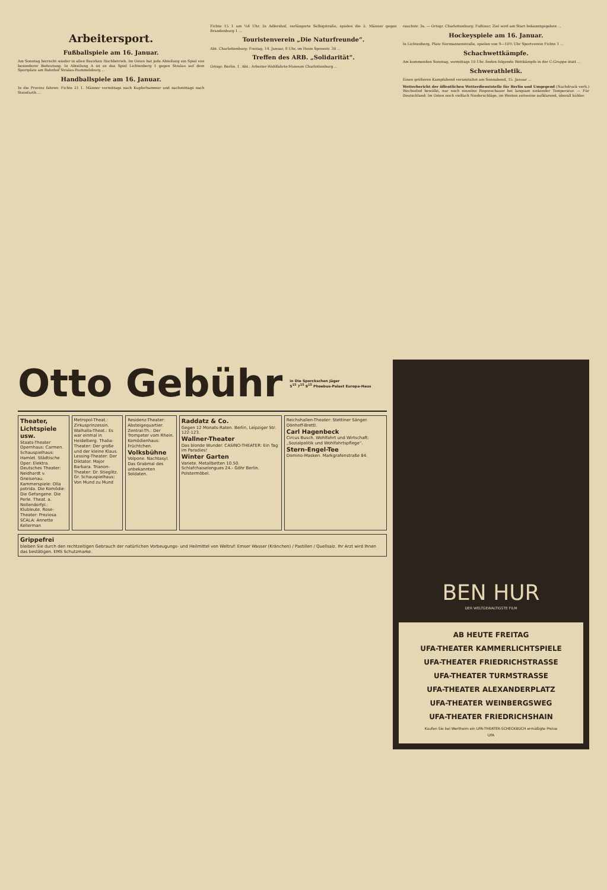Arbeitersport.
Fußballspiele am 16. Januar.
Am Sonntag herrscht wieder in allen Bezirken Hochbetrieb. Im Osten hat jede Abteilung ein Spiel von besonderer Bedeutung. In Abteilung A ist es das Spiel Lichtenberg 1 gegen Stralau auf dem Sportplatz am Bahnhof Stralau-Rummelsburg ...
Handballspiele am 16. Januar.
In die Provinz fahren: Fichte 21 1. Männer vormittags nach Kupferhammer und nachmittags nach Steinfurth ...
Fichte 15 1 um ¼4 Uhr. In Adlershof, verlängerte Selbigstraße, spielen die 2. Männer gegen Brandenburg 1 ...
Touristenverein „Die Naturfreunde“.
Abt. Charlottenburg: Freitag, 14. Januar, 8 Uhr, im Heim Spreestr. 30 ...
Treffen des ARB. „Solidarität“.
Ortsgr. Berlin. 1. Abt.: Arbeiter-Wohlfahrts-Museum Charlottenburg ...
rauchstr. 3a. — Ortsgr. Charlottenburg: Fußtour; Ziel wird am Start bekanntgegeben ...
Hockeyspiele am 16. Januar.
In Lichtenberg, Platz Normannenstraße, spielen von 9—10½ Uhr Sportverein Fichte 1 ...
Schachwettkämpfe.
Am kommenden Sonntag, vormittags 10 Uhr, finden folgende Wettkämpfe in der C-Gruppe statt ...
Schwerathletik.
Einen größeren Kampfabend veranstaltet am Sonnabend, 15. Januar ...
Wetterbericht der öffentlichen Wetterdienststelle für Berlin und Umgegend (Nachdruck verb.) Wechselnd bewölkt, nur noch einzelne Regenschauer bei langsam sinkender Temperatur. — Für Deutschland: Im Osten noch vielfach Niederschläge, im Westen zeitweise aufklarend, überall kühler.
Otto Gebühr in Die Sporckschen Jäger
5<sup>15</sup> 7<sup>15</sup> 9<sup>15</sup> Phoebus-Palast Europa-Haus
Theater, Lichtspiele usw.
Staats-Theater Opernhaus: Carmen. Schauspielhaus: Hamlet. Städtische Oper: Elektra. Deutsches Theater: Neidhardt v. Gneisenau. Kammerspiele: Olla potrida. Die Komödie: Die Gefangene. Die Perle. Theat. a. Nollendorfpl.: Klubleute. Rose-Theater: Preziosa. SCALA: Annette Kellerman
Metropol-Theat.: Zirkusprinzessin. Walhalla-Theat.: Es war einmal in Heidelberg. Thalia-Theater: Der große und der kleine Klaus. Lessing-Theater: Der Diktator. Major Barbara. Trianon-Theater: Dr. Stieglitz. Gr. Schauspielhaus: Von Mund zu Mund
Residenz-Theater: Absteigequartier. Zentral-Th.: Der Trompeter vom Rhein. Komödienhaus: Früchtchen.
Volksbühne
Volpone. Nachtasyl. Das Grabmal des unbekannten Soldaten.
Raddatz & Co.
Gegen 12 Monats-Raten. Berlin, Leipziger Str. 122-123.
Wallner-Theater
Das blonde Wunder. CASINO-THEATER: Ein Tag im Paradies!
Winter Garten
Variete. Metallbetten 10.50. Schlafchaiselongues 24.- Göhr Berlin. Polstermöbel.
Reichshallen-Theater: Stettiner Sänger. Dönhoff-Brettl.
Carl Hagenbeck
Circus Busch. Wohlfahrt und Wirtschaft: „Sozialpolitik und Wohlfahrtspflege“.
Stern-Engel-Tee
Domino-Masken. Markgrafenstraße 84.
Grippefrei
bleiben Sie durch den rechtzeitigen Gebrauch der natürlichen Vorbeugungs- und Heilmittel von Weltruf: Emser Wasser (Kränchen) / Pastillen / Quellsalz. Ihr Arzt wird Ihnen das bestätigen. EMS Schutzmarke.
BEN HUR
DER WELTGEWALTIGSTE FILM
AB HEUTE FREITAG
UFA-THEATER KAMMERLICHTSPIELE
UFA-THEATER FRIEDRICHSTRASSE
UFA-THEATER TURMSTRASSE
UFA-THEATER ALEXANDERPLATZ
UFA-THEATER WEINBERGSWEG
UFA-THEATER FRIEDRICHSHAIN
Kaufen Sie bei Wertheim ein UFA-THEATER-SCHECKBUCH ermäßigte Preise
UFA